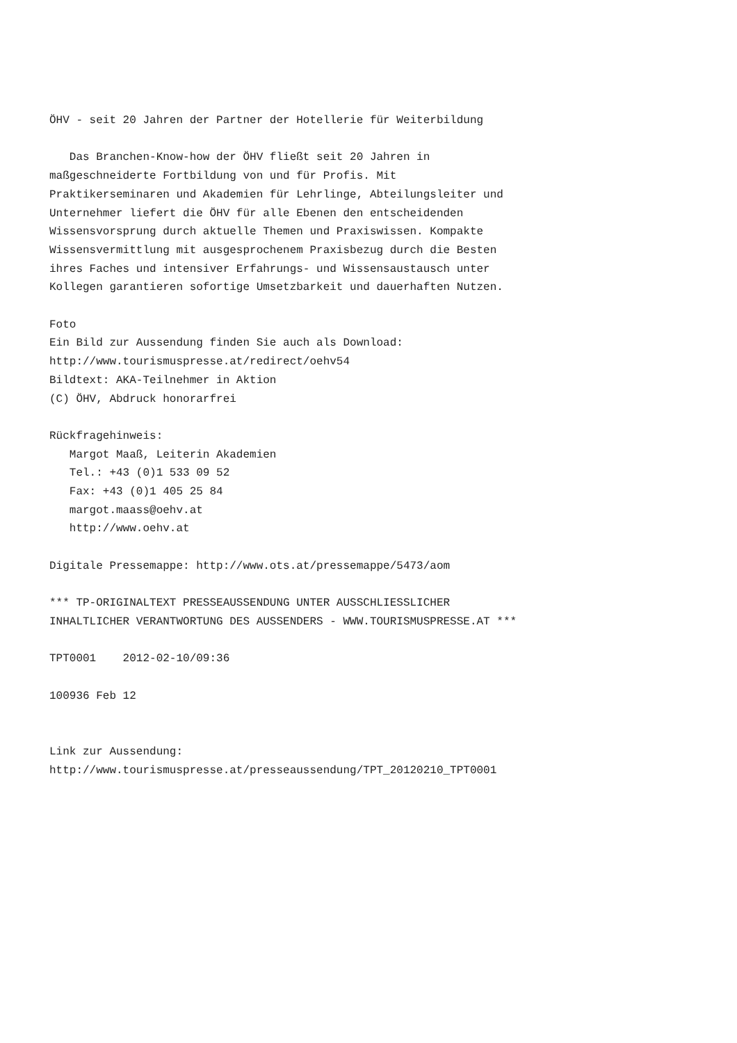ÖHV - seit 20 Jahren der Partner der Hotellerie für Weiterbildung

   Das Branchen-Know-how der ÖHV fließt seit 20 Jahren in
maßgeschneiderte Fortbildung von und für Profis. Mit
Praktikerseminaren und Akademien für Lehrlinge, Abteilungsleiter und
Unternehmer liefert die ÖHV für alle Ebenen den entscheidenden
Wissensvorsprung durch aktuelle Themen und Praxiswissen. Kompakte
Wissensvermittlung mit ausgesprochenem Praxisbezug durch die Besten
ihres Faches und intensiver Erfahrungs- und Wissensaustausch unter
Kollegen garantieren sofortige Umsetzbarkeit und dauerhaften Nutzen.

Foto
Ein Bild zur Aussendung finden Sie auch als Download:
http://www.tourismuspresse.at/redirect/oehv54
Bildtext: AKA-Teilnehmer in Aktion
(C) ÖHV, Abdruck honorarfrei

Rückfragehinweis:
   Margot Maaß, Leiterin Akademien
   Tel.: +43 (0)1 533 09 52
   Fax: +43 (0)1 405 25 84
   margot.maass@oehv.at
   http://www.oehv.at

Digitale Pressemappe: http://www.ots.at/pressemappe/5473/aom

*** TP-ORIGINALTEXT PRESSEAUSSENDUNG UNTER AUSSCHLIESSLICHER
INHALTLICHER VERANTWORTUNG DES AUSSENDERS - WWW.TOURISMUSPRESSE.AT ***

TPT0001    2012-02-10/09:36

100936 Feb 12


Link zur Aussendung:
http://www.tourismuspresse.at/presseaussendung/TPT_20120210_TPT0001